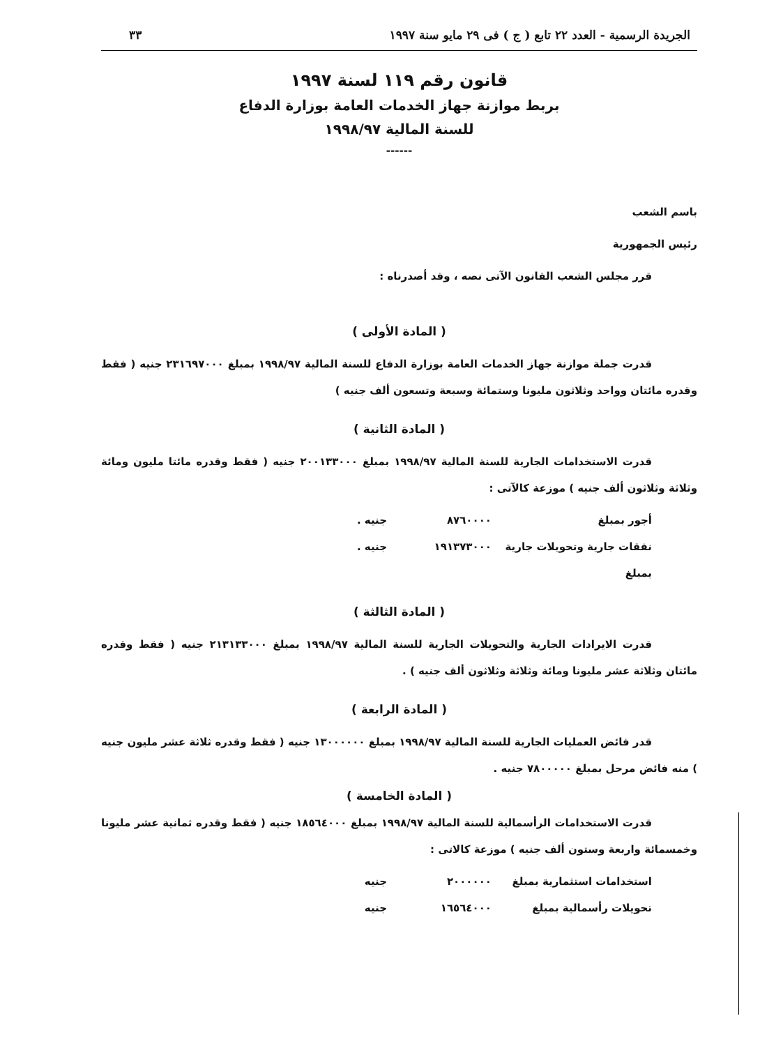الجريدة الرسمية - العدد ٢٢ تابع ( ج ) فى ٢٩ مايو سنة ١٩٩٧ ٣٣
قانون رقم ١١٩ لسنة ١٩٩٧
بربط موازنة جهاز الخدمات العامة بوزارة الدفاع
للسنة المالية ١٩٩٨/٩٧
------
باسم الشعب
رئيس الجمهورية
قرر مجلس الشعب القانون الآتى نصه ، وقد أصدرناه :
( المادة الأولى )
قدرت جملة موازنة جهاز الخدمات العامة بوزارة الدفاع للسنة المالية ١٩٩٨/٩٧ بمبلغ ٢٣١٦٩٧٠٠٠ جنيه ( فقط وقدره مائتان وواحد وثلاثون مليونا وستمائة وسبعة وتسعون ألف جنيه )
( المادة الثانية )
قدرت الاستخدامات الجارية للسنة المالية ١٩٩٨/٩٧ بمبلغ ٢٠٠١٣٣٠٠٠ جنيه ( فقط وقدره مائتا مليون ومائة وثلاثة وثلاثون ألف جنيه ) موزعة كالآتى :
أجور بمبلغ ٨٧٦٠٠٠٠ جنيه .
نفقات جارية وتحويلات جارية بمبلغ ١٩١٣٧٣٠٠٠ جنيه .
( المادة الثالثة )
قدرت الايرادات الجارية والتحويلات الجارية للسنة المالية ١٩٩٨/٩٧ بمبلغ ٢١٣١٣٣٠٠٠ جنيه ( فقط وقدره مائتان وثلاثة عشر مليونا ومائة وثلاثة وثلاثون ألف جنيه ) .
( المادة الرابعة )
قدر فائض العمليات الجارية للسنة المالية ١٩٩٨/٩٧ بمبلغ ١٣٠٠٠٠٠٠ جنيه ( فقط وقدره ثلاثة عشر مليون جنيه ) منه فائض مرحل بمبلغ ٧٨٠٠٠٠٠ جنيه .
( المادة الخامسة )
قدرت الاستخدامات الرأسمالية للسنة المالية ١٩٩٨/٩٧ بمبلغ ١٨٥٦٤٠٠٠ جنيه ( فقط وقدره ثمانية عشر مليونا وخمسمائة واربعة وستون ألف جنيه ) موزعة كالاتى :
استخدامات استثمارية بمبلغ ٢٠٠٠٠٠٠ جنيه
تحويلات رأسمالية بمبلغ ١٦٥٦٤٠٠٠ جنيه